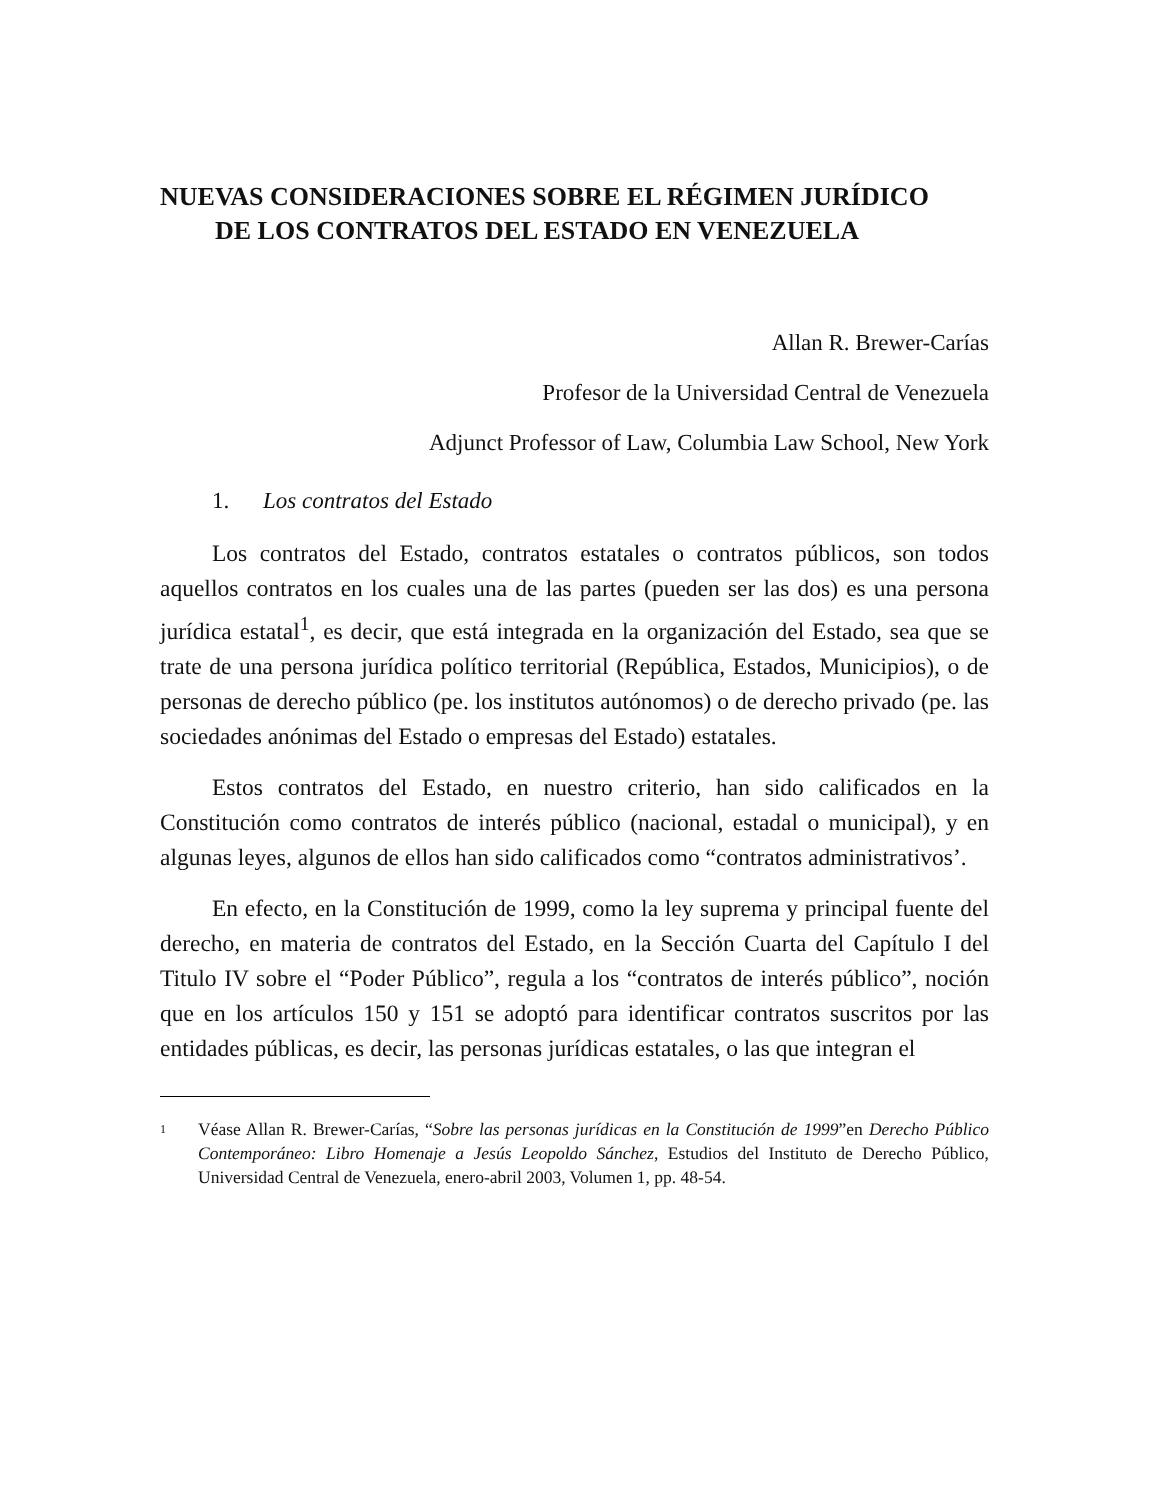NUEVAS CONSIDERACIONES SOBRE EL RÉGIMEN JURÍDICO
DE LOS CONTRATOS DEL ESTADO EN VENEZUELA
Allan R. Brewer-Carías
Profesor de la Universidad Central de Venezuela
Adjunct Professor of Law, Columbia Law School, New York
1. Los contratos del Estado
Los contratos del Estado, contratos estatales o contratos públicos, son todos aquellos contratos en los cuales una de las partes (pueden ser las dos) es una persona jurídica estatal<sup>1</sup>, es decir, que está integrada en la organización del Estado, sea que se trate de una persona jurídica político territorial (República, Estados, Municipios), o de personas de derecho público (pe. los institutos autónomos) o de derecho privado (pe. las sociedades anónimas del Estado o empresas del Estado) estatales.
Estos contratos del Estado, en nuestro criterio, han sido calificados en la Constitución como contratos de interés público (nacional, estadal o municipal), y en algunas leyes, algunos de ellos han sido calificados como “contratos administrativos’.
En efecto, en la Constitución de 1999, como la ley suprema y principal fuente del derecho, en materia de contratos del Estado, en la Sección Cuarta del Capítulo I del Titulo IV sobre el “Poder Público”, regula a los “contratos de interés público”, noción que en los artículos 150 y 151 se adoptó para identificar contratos suscritos por las entidades públicas, es decir, las personas jurídicas estatales, o las que integran el
1
Véase Allan R. Brewer-Carías, “Sobre las personas jurídicas en la Constitución de 1999”en Derecho Público Contemporáneo: Libro Homenaje a Jesús Leopoldo Sánchez, Estudios del Instituto de Derecho Público, Universidad Central de Venezuela, enero-abril 2003, Volumen 1, pp. 48-54.